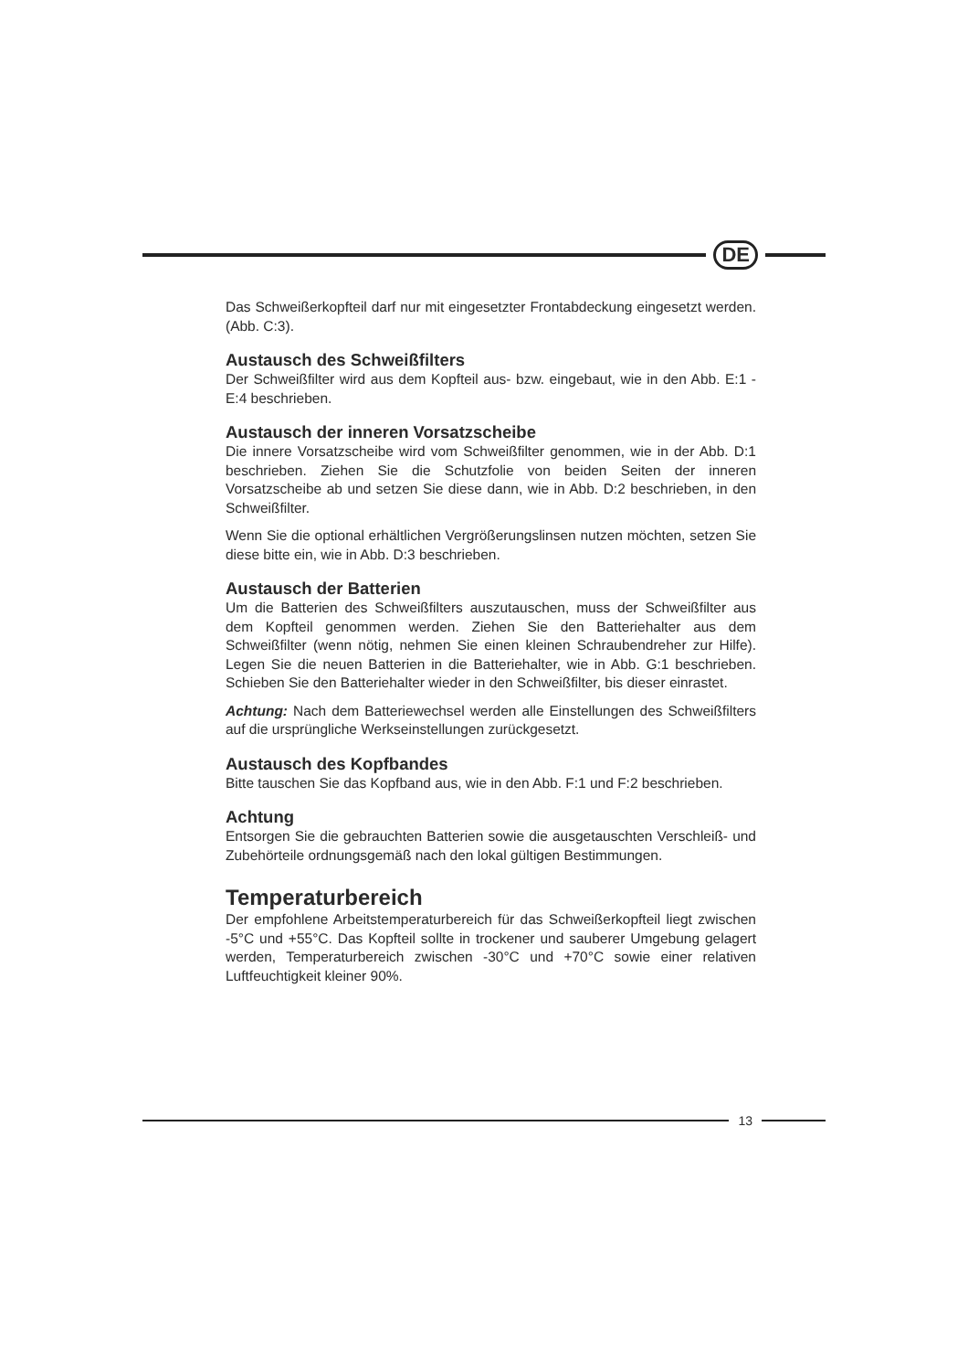DE
Das Schweißerkopfteil darf nur mit eingesetzter Frontabdeckung eingesetzt werden. (Abb. C:3).
Austausch des Schweißfilters
Der Schweißfilter wird aus dem Kopfteil aus- bzw. eingebaut, wie in den Abb. E:1 - E:4 beschrieben.
Austausch der inneren Vorsatzscheibe
Die innere Vorsatzscheibe wird vom Schweißfilter genommen, wie in der Abb. D:1 beschrieben. Ziehen Sie die Schutzfolie von beiden Seiten der inneren Vorsatzscheibe ab und setzen Sie diese dann, wie in Abb. D:2 beschrieben, in den Schweißfilter.
Wenn Sie die optional erhältlichen Vergrößerungslinsen nutzen möchten, setzen Sie diese bitte ein, wie in Abb. D:3 beschrieben.
Austausch der Batterien
Um die Batterien des Schweißfilters auszutauschen, muss der Schweißfilter aus dem Kopfteil genommen werden. Ziehen Sie den Batteriehalter aus dem Schweißfilter (wenn nötig, nehmen Sie einen kleinen Schraubendreher zur Hilfe). Legen Sie die neuen Batterien in die Batteriehalter, wie in Abb. G:1 beschrieben. Schieben Sie den Batteriehalter wieder in den Schweißfilter, bis dieser einrastet.
Achtung: Nach dem Batteriewechsel werden alle Einstellungen des Schweißfilters auf die ursprüngliche Werkseinstellungen zurückgesetzt.
Austausch des Kopfbandes
Bitte tauschen Sie das Kopfband aus, wie in den Abb. F:1 und F:2 beschrieben.
Achtung
Entsorgen Sie die gebrauchten Batterien sowie die ausgetauschten Verschleiß- und Zubehörteile ordnungsgemäß nach den lokal gültigen Bestimmungen.
Temperaturbereich
Der empfohlene Arbeitstemperaturbereich für das Schweißerkopfteil liegt zwischen -5°C und +55°C. Das Kopfteil sollte in trockener und sauberer Umgebung gelagert werden, Temperaturbereich zwischen -30°C und +70°C sowie einer relativen Luftfeuchtigkeit kleiner 90%.
13